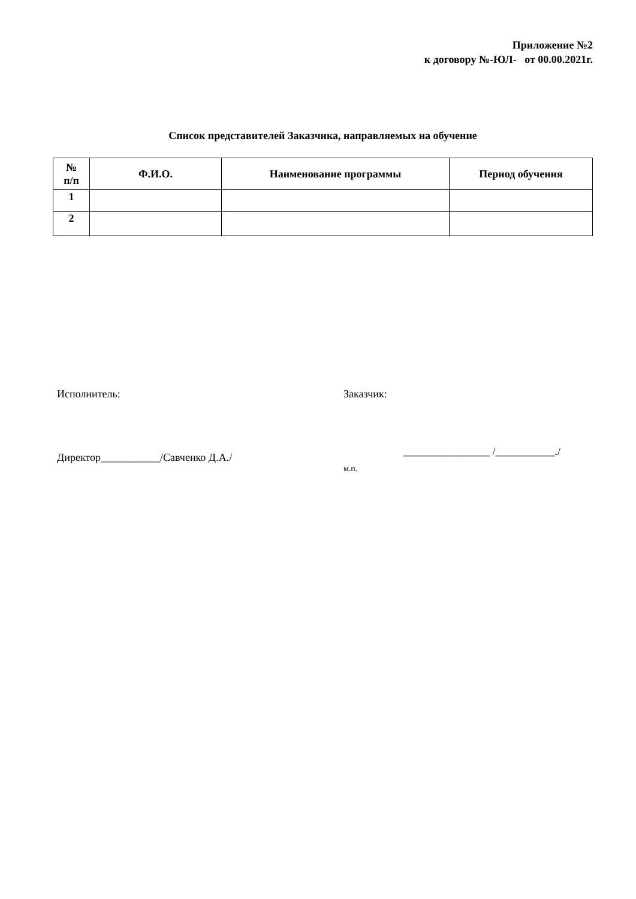Приложение №2
к договору №-ЮЛ- от 00.00.2021г.
Список представителей Заказчика, направляемых на обучение
| № п/п | Ф.И.О. | Наименование программы | Период обучения |
| --- | --- | --- | --- |
| 1 | | | |
| 2 | | | |
Исполнитель:
Директор___________/Савченко Д.А./
Заказчик:
________________ /___________./
м.п.